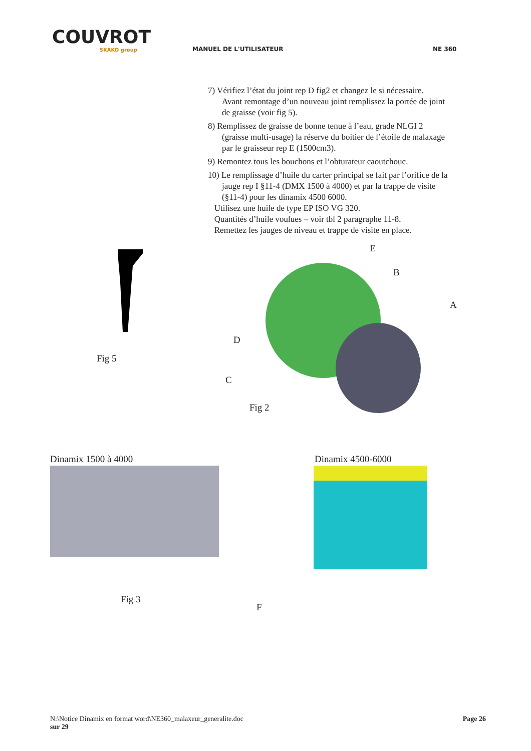COUVROT
SKAKO group
MANUEL DE L'UTILISATEUR
NE 360
7) Vérifiez l’état du joint rep D fig2 et changez le si nécessaire.
Avant remontage d’un nouveau joint remplissez la portée de joint
de graisse (voir fig 5).
8) Remplissez de graisse de bonne tenue à l’eau, grade NLGI 2
(graisse multi-usage) la réserve du boitier de l’étoile de malaxage
par le graisseur rep E (1500cm3).
9) Remontez tous les bouchons et l’obturateur caoutchouc.
10) Le remplissage d’huile du carter principal se fait par l’orifice de la
jauge rep I §11-4 (DMX 1500 à 4000) et par la trappe de visite
(§11-4) pour les dinamix 4500 6000.
Utilisez une huile de type EP ISO VG 320.
Quantités d’huile voulues – voir tbl 2 paragraphe 11-8.
Remettez les jauges de niveau et trappe de visite en place.
Fig 5
E
B
A
D
C
Fig 2
Dinamix 1500 à 4000 Dinamix 4500-6000
Fig 3
F
N:\Notice Dinamix en format word\NE360_malaxeur_generalite.doc Page 26
sur 29